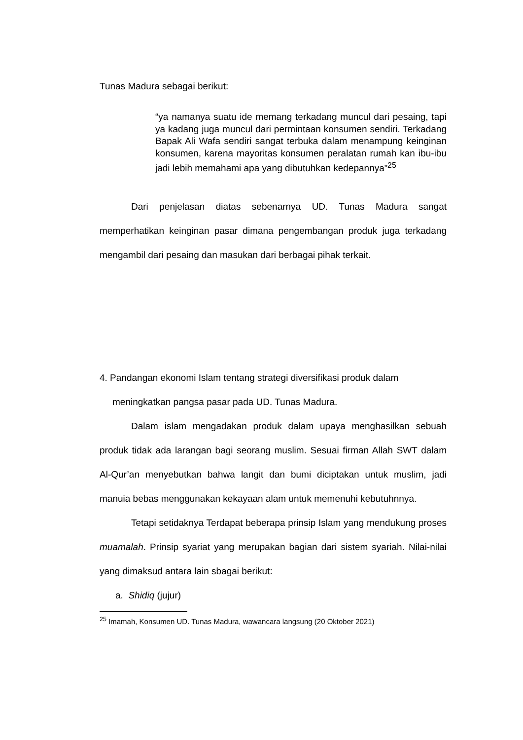Tunas Madura sebagai berikut:
“ya namanya suatu ide memang terkadang muncul dari pesaing, tapi ya kadang juga muncul dari permintaan konsumen sendiri. Terkadang Bapak Ali Wafa sendiri sangat terbuka dalam menampung keinginan konsumen, karena mayoritas konsumen peralatan rumah kan ibu-ibu jadi lebih memahami apa yang dibutuhkan kedepannya”<sup>25</sup>
Dari penjelasan diatas sebenarnya UD. Tunas Madura sangat memperhatikan keinginan pasar dimana pengembangan produk juga terkadang mengambil dari pesaing dan masukan dari berbagai pihak terkait.
4. Pandangan ekonomi Islam tentang strategi diversifikasi produk dalam meningkatkan pangsa pasar pada UD. Tunas Madura.
Dalam islam mengadakan produk dalam upaya menghasilkan sebuah produk tidak ada larangan bagi seorang muslim. Sesuai firman Allah SWT dalam Al-Qur’an menyebutkan bahwa langit dan bumi diciptakan untuk muslim, jadi manuia bebas menggunakan kekayaan alam untuk memenuhi kebutuhnnya.
Tetapi setidaknya Terdapat beberapa prinsip Islam yang mendukung proses muamalah. Prinsip syariat yang merupakan bagian dari sistem syariah. Nilai-nilai yang dimaksud antara lain sbagai berikut:
a. Shidiq (jujur)
<sup>25</sup> Imamah, Konsumen UD. Tunas Madura, wawancara langsung (20 Oktober 2021)